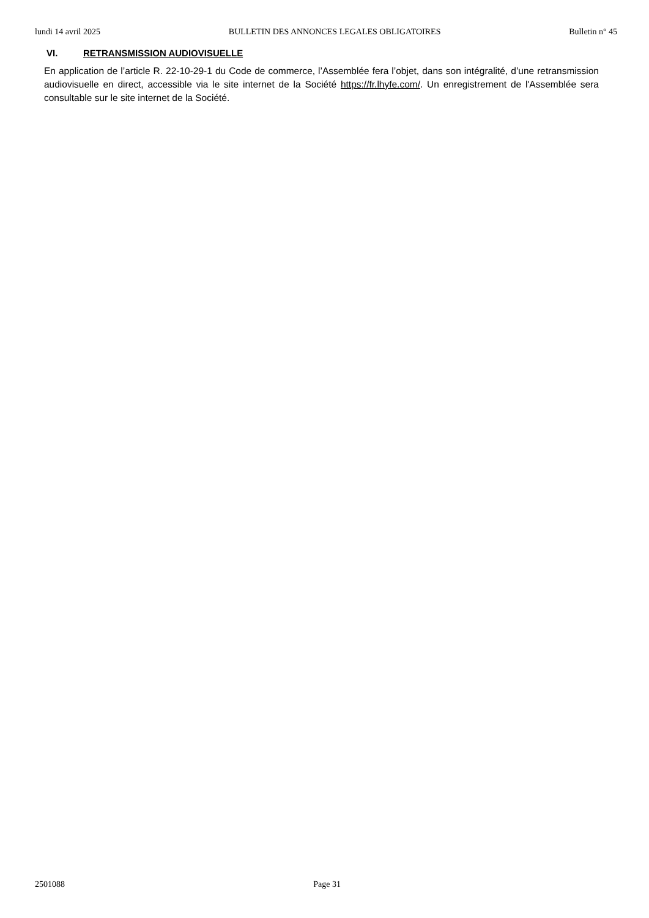lundi 14 avril 2025 BULLETIN DES ANNONCES LEGALES OBLIGATOIRES Bulletin n° 45
VI. RETRANSMISSION AUDIOVISUELLE
En application de l’article R. 22-10-29-1 du Code de commerce, l’Assemblée fera l’objet, dans son intégralité, d’une retransmission audiovisuelle en direct, accessible via le site internet de la Société https://fr.lhyfe.com/. Un enregistrement de l'Assemblée sera consultable sur le site internet de la Société.
2501088 Page 31